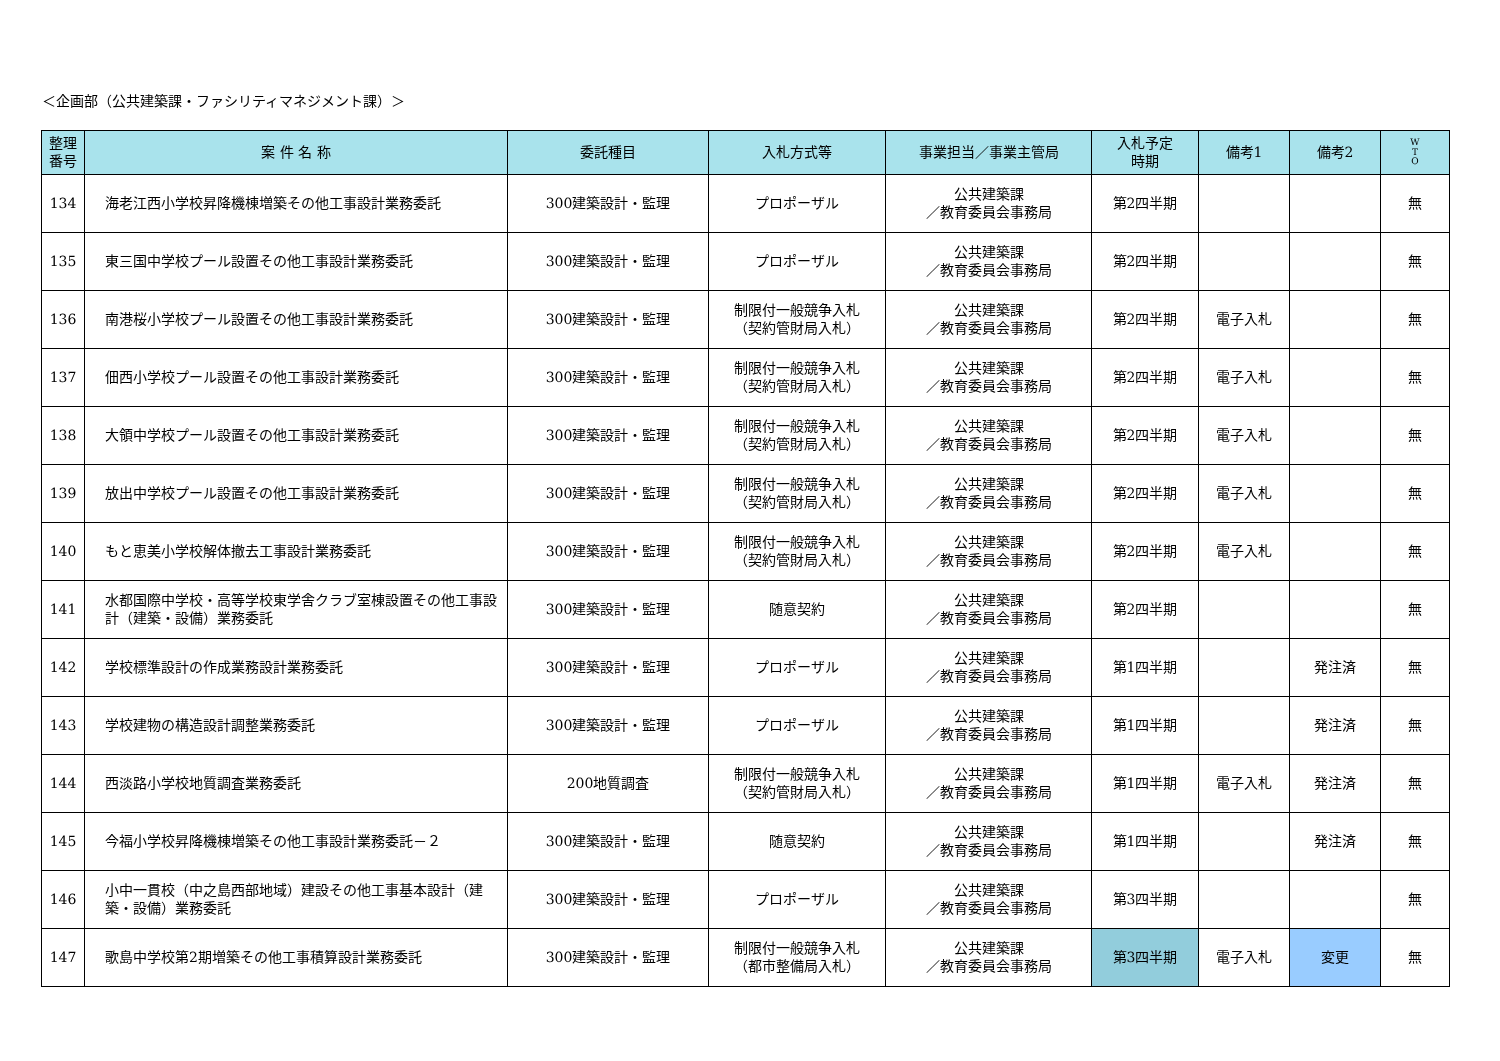＜企画部（公共建築課・ファシリティマネジメント課）＞
| 整理 番号 | 案 件 名 称 | 委託種目 | 入札方式等 | 事業担当／事業主管局 | 入札予定 時期 | 備考1 | 備考2 | W T O |
| --- | --- | --- | --- | --- | --- | --- | --- | --- |
| 134 | 海老江西小学校昇降機棟増築その他工事設計業務委託 | 300建築設計・監理 | プロポーザル | 公共建築課 ／教育委員会事務局 | 第2四半期 | | | 無 |
| 135 | 東三国中学校プール設置その他工事設計業務委託 | 300建築設計・監理 | プロポーザル | 公共建築課 ／教育委員会事務局 | 第2四半期 | | | 無 |
| 136 | 南港桜小学校プール設置その他工事設計業務委託 | 300建築設計・監理 | 制限付一般競争入札 （契約管財局入札） | 公共建築課 ／教育委員会事務局 | 第2四半期 | 電子入札 | | 無 |
| 137 | 佃西小学校プール設置その他工事設計業務委託 | 300建築設計・監理 | 制限付一般競争入札 （契約管財局入札） | 公共建築課 ／教育委員会事務局 | 第2四半期 | 電子入札 | | 無 |
| 138 | 大領中学校プール設置その他工事設計業務委託 | 300建築設計・監理 | 制限付一般競争入札 （契約管財局入札） | 公共建築課 ／教育委員会事務局 | 第2四半期 | 電子入札 | | 無 |
| 139 | 放出中学校プール設置その他工事設計業務委託 | 300建築設計・監理 | 制限付一般競争入札 （契約管財局入札） | 公共建築課 ／教育委員会事務局 | 第2四半期 | 電子入札 | | 無 |
| 140 | もと恵美小学校解体撤去工事設計業務委託 | 300建築設計・監理 | 制限付一般競争入札 （契約管財局入札） | 公共建築課 ／教育委員会事務局 | 第2四半期 | 電子入札 | | 無 |
| 141 | 水都国際中学校・高等学校東学舎クラブ室棟設置その他工事設計（建築・設備）業務委託 | 300建築設計・監理 | 随意契約 | 公共建築課 ／教育委員会事務局 | 第2四半期 | | | 無 |
| 142 | 学校標準設計の作成業務設計業務委託 | 300建築設計・監理 | プロポーザル | 公共建築課 ／教育委員会事務局 | 第1四半期 | | 発注済 | 無 |
| 143 | 学校建物の構造設計調整業務委託 | 300建築設計・監理 | プロポーザル | 公共建築課 ／教育委員会事務局 | 第1四半期 | | 発注済 | 無 |
| 144 | 西淡路小学校地質調査業務委託 | 200地質調査 | 制限付一般競争入札 （契約管財局入札） | 公共建築課 ／教育委員会事務局 | 第1四半期 | 電子入札 | 発注済 | 無 |
| 145 | 今福小学校昇降機棟増築その他工事設計業務委託－２ | 300建築設計・監理 | 随意契約 | 公共建築課 ／教育委員会事務局 | 第1四半期 | | 発注済 | 無 |
| 146 | 小中一貫校（中之島西部地域）建設その他工事基本設計（建築・設備）業務委託 | 300建築設計・監理 | プロポーザル | 公共建築課 ／教育委員会事務局 | 第3四半期 | | | 無 |
| 147 | 歌島中学校第2期増築その他工事積算設計業務委託 | 300建築設計・監理 | 制限付一般競争入札 （都市整備局入札） | 公共建築課 ／教育委員会事務局 | 第3四半期 | 電子入札 | 変更 | 無 |